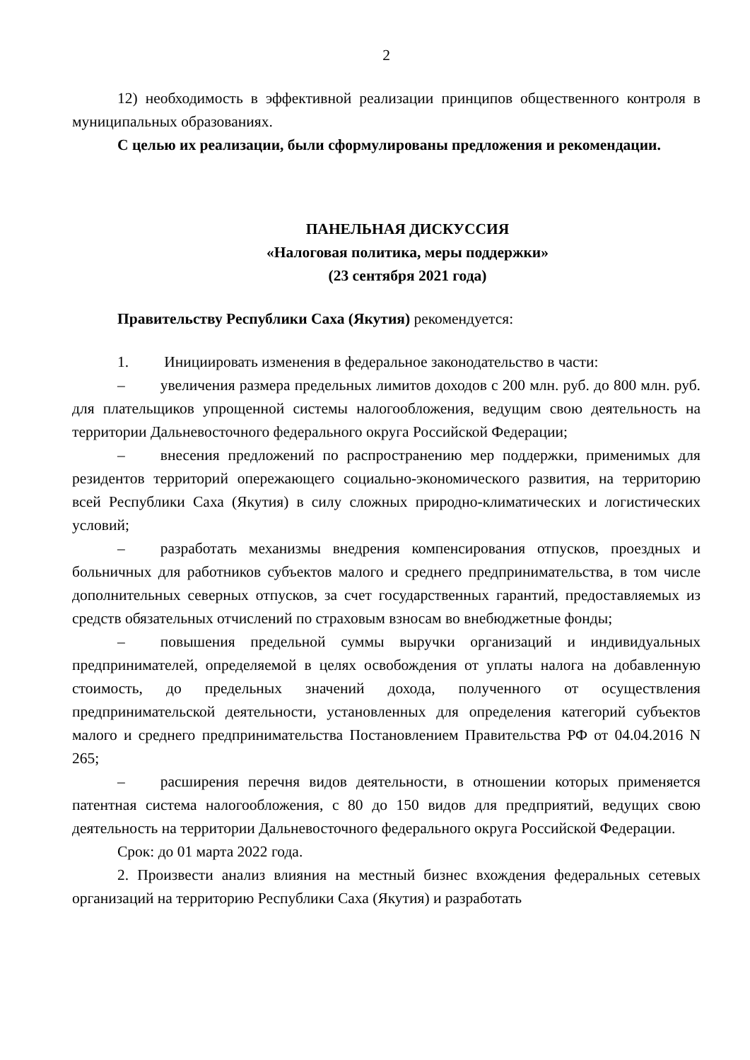2
12) необходимость в эффективной реализации принципов общественного контроля в муниципальных образованиях.
С целью их реализации, были сформулированы предложения и рекомендации.
ПАНЕЛЬНАЯ ДИСКУССИЯ
«Налоговая политика, меры поддержки»
(23 сентября 2021 года)
Правительству Республики Саха (Якутия) рекомендуется:
1. Инициировать изменения в федеральное законодательство в части:
– увеличения размера предельных лимитов доходов с 200 млн. руб. до 800 млн. руб. для плательщиков упрощенной системы налогообложения, ведущим свою деятельность на территории Дальневосточного федерального округа Российской Федерации;
– внесения предложений по распространению мер поддержки, применимых для резидентов территорий опережающего социально-экономического развития, на территорию всей Республики Саха (Якутия) в силу сложных природно-климатических и логистических условий;
– разработать механизмы внедрения компенсирования отпусков, проездных и больничных для работников субъектов малого и среднего предпринимательства, в том числе дополнительных северных отпусков, за счет государственных гарантий, предоставляемых из средств обязательных отчислений по страховым взносам во внебюджетные фонды;
– повышения предельной суммы выручки организаций и индивидуальных предпринимателей, определяемой в целях освобождения от уплаты налога на добавленную стоимость, до предельных значений дохода, полученного от осуществления предпринимательской деятельности, установленных для определения категорий субъектов малого и среднего предпринимательства Постановлением Правительства РФ от 04.04.2016 N 265;
– расширения перечня видов деятельности, в отношении которых применяется патентная система налогообложения, с 80 до 150 видов для предприятий, ведущих свою деятельность на территории Дальневосточного федерального округа Российской Федерации.
Срок: до 01 марта 2022 года.
2. Произвести анализ влияния на местный бизнес вхождения федеральных сетевых организаций на территорию Республики Саха (Якутия) и разработать